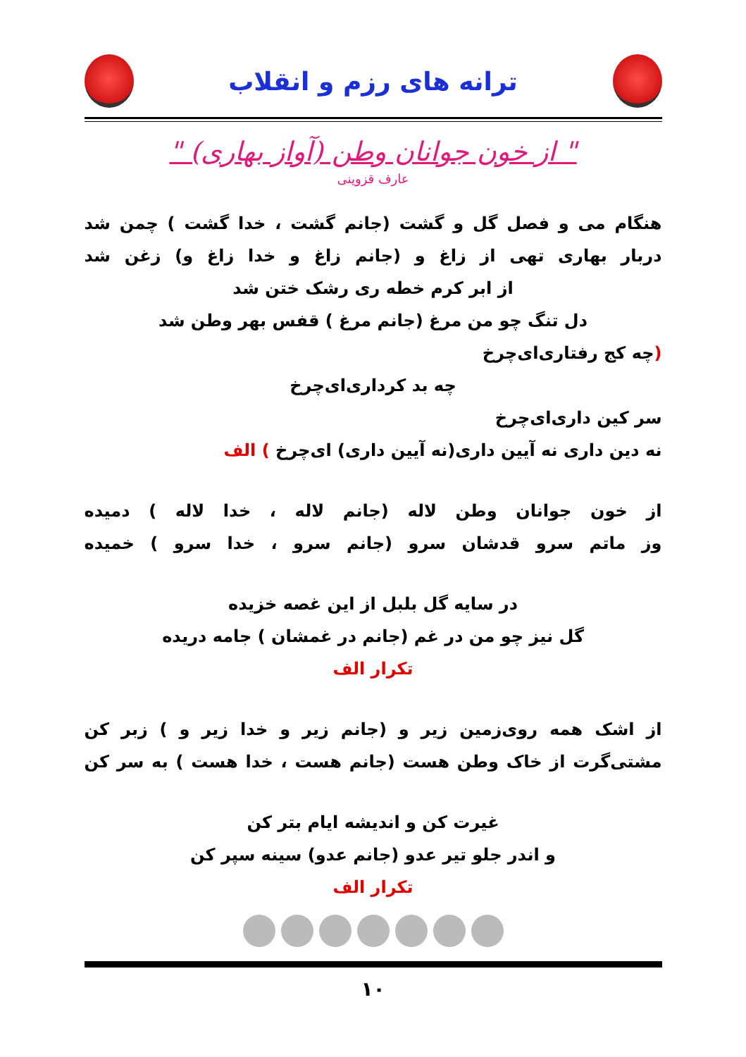ترانه های رزم و انقلاب
" از خون جوانان وطن (آواز بهاری) "
عارف قزوینی
هنگام می و فصل گل و گشت (جانم گشت ، خدا گشت ) چمن شد
دربار بهاری تهی از زاغ و (جانم زاغ و خدا زاغ و) زغن شد
از ابر کرم خطه ری رشک ختن شد
دل تنگ چو من مرغ (جانم مرغ ) قفس بهر وطن شد
(چه کج رفتاری‌ای‌چرخ
چه بد کرداری‌ای‌چرخ
سر کین داری‌ای‌چرخ
نه دین داری نه آیین داری(نه آیین داری) ای‌چرخ ) الف
از خون جوانان وطن لاله (جانم لاله ، خدا لاله ) دمیده
وز ماتم سرو قدشان سرو (جانم سرو ، خدا سرو ) خمیده
در سایه گل بلبل از این غصه خزیده
گل نیز چو من در غم (جانم در غمشان ) جامه دریده
تکرار الف
از اشک همه روی‌زمین زیر و (جانم زیر و خدا زیر و ) زبر کن
مشتی‌گرت از خاک وطن هست (جانم هست ، خدا هست ) به سر کن
غیرت کن و اندیشه ایام بتر کن
و اندر جلو تیر عدو (جانم عدو) سینه سپر کن
تکرار الف
۱۰